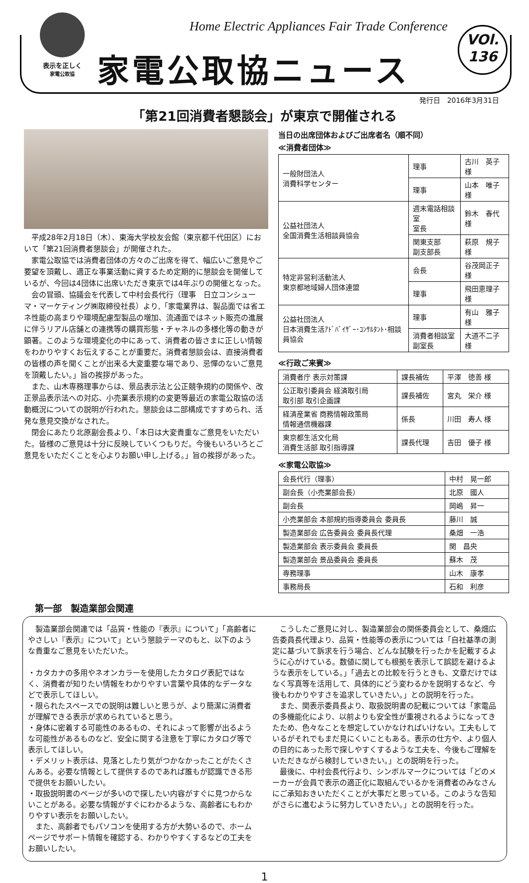表示を正しく
家電公取協
Home Electric Appliances Fair Trade Conference
家電公取協ニュース
VOl.
136
発行日　2016年3月31日
「第21回消費者懇談会」が東京で開催される
　平成28年2月18日（木）、東海大学校友会館（東京都千代田区）において「第21回消費者懇談会」が開催された。
　家電公取協では消費者団体の方々のご出席を得て、幅広いご意見やご要望を頂戴し、適正な事業活動に資するため定期的に懇談会を開催しているが、今回は4団体に出席いただき東京では4年ぶりの開催となった。
　会の冒頭、協議会を代表して中村会長代行（理事　日立コンシューマ・マーケティング㈱取締役社長）より,「家電業界は、製品面では省エネ性能の高まりや環境配慮型製品の増加、流通面ではネット販売の進展に伴うリアル店舗との連携等の購買形態・チャネルの多様化等の動きが顕著。このような環境変化の中にあって、消費者の皆さまに正しい情報をわかりやすくお伝えすることが重要だ。消費者懇談会は、直接消費者の皆様の声を聞くことが出来る大変重要な場であり、忌憚のないご意見を頂戴したい。」旨の挨拶があった。
　また、山木専務理事からは、景品表示法と公正競争規約の関係や、改正景品表示法への対応、小売業表示規約の変更等最近の家電公取協の活動概況についての説明が行われた。懇談会は二部構成ですすめられ、活発な意見交換がなされた。
　閉会にあたり北原副会長より、「本日は大変貴重なご意見をいただいた。皆様のご意見は十分に反映していくつもりだ。今後もいろいろとご意見をいただくことを心よりお願い申し上げる。」旨の挨拶があった。
当日の出席団体およびご出席者名（順不同）
≪消費者団体≫
| 一般財団法人 消費科学センター | 理事 | 古川 英子 様 |
| | 理事 | 山本 唯子 様 |
| 公益社団法人 全国消費生活相談員協会 | 週末電話相談室 室長 | 鈴木 春代 様 |
| | 関東支部 副支部長 | 萩原 規子 様 |
| 特定非営利活動法人 東京都地域婦人団体連盟 | 会長 | 谷茂岡正子様 |
| | 理事 | 飛田恵理子様 |
| 公益社団法人 日本消費生活ｱﾄﾞﾊﾞｲｻﾞｰ･ｺﾝｻﾙﾀﾝﾄ･相談員協会 | 理事 | 有山 雅子 様 |
| | 消費者相談室 副室長 | 大道不二子様 |
≪行政ご来賓≫
| 消費者庁 表示対策課 | 課長補佐 | 平澤 徳善 様 |
| 公正取引委員会 経済取引局 取引部 取引企画課 | 課長補佐 | 宮丸 栄介 様 |
| 経済産業省 商務情報政策局 情報通信機器課 | 係長 | 川田 寿人 様 |
| 東京都生活文化局 消費生活部 取引指導課 | 課長代理 | 吉田 優子 様 |
≪家電公取協≫
| 会長代行（理事） | 中村 晃一郎 |
| 副会長（小売業部会長） | 北原 國人 |
| 副会長 | 岡嶋 昇一 |
| 小売業部会 本部規約指導委員会 委員長 | 藤川 誠 |
| 製造業部会 広告委員会 委員長代理 | 桑畑 一浩 |
| 製造業部会 表示委員会 委員長 | 関 昌央 |
| 製造業部会 景品委員会 委員長 | 蘇木 茂 |
| 専務理事 | 山木 康孝 |
| 事務局長 | 石和 利彦 |
第一部　製造業部会関連
　製造業部会関連では「品質・性能の『表示』について」「高齢者にやさしい『表示』について」という懇談テーマのもと、以下のような貴重なご意見をいただいた。
・カタカナの多用やネオンカラーを使用したカタログ表記ではなく、消費者が知りたい情報をわかりやすい言葉や具体的なデータなどで表示してほしい。
・限られたスペースでの説明は難しいと思うが、より簡潔に消費者が理解できる表示が求められていると思う。
・身体に密着する可能性のあるもの、それによって影響が出るような可能性があるものなど、安全に関する注意を丁寧にカタログ等で表示してほしい。
・デメリット表示は、見落としたり気がつかなかったことがたくさんある。必要な情報として提供するのであれば誰もが認識できる形で提供をお願いしたい。
・取扱説明書のページが多いので探したい内容がすぐに見つからないことがある。必要な情報がすぐにわかるような、高齢者にもわかりやすい表示をお願いしたい。
　また、高齢者でもパソコンを使用する方が大勢いるので、ホームページでサポート情報を確認する、わかりやすくするなどの工夫をお願いしたい。
　こうしたご意見に対し、製造業部会の関係委員会として、桑畑広告委員長代理より、品質・性能等の表示については「自社基準の測定に基づいて訴求を行う場合、どんな試験を行ったかを記載するように心がけている。数値に関しても根拠を表示して誤認を避けるような表示をしている。」「過去との比較を行うときも、文章だけではなく写真等を活用して、具体的にどう変わるかを説明するなど、今後もわかりやすさを追求していきたい。」との説明を行った。
　また、関表示委員長より、取扱説明書の記載については「家電品の多機能化により、以前よりも安全性が重視されるようになってきたため、色々なことを想定していかなければいけない。工夫もしているがそれでもまだ見にくいこともある。表示の仕方や、より個人の目的にあった形で探しやすくするような工夫を、今後もご理解をいただきながら検討していきたい。」との説明を行った。
　最後に、中村会長代行より、シンボルマークについては「どのメーカーが会員で表示の適正化に取組んでいるかを消費者のみなさんにご承知おきいただくことが大事だと思っている。このような告知がさらに進むように努力していきたい。」との説明を行った。
1